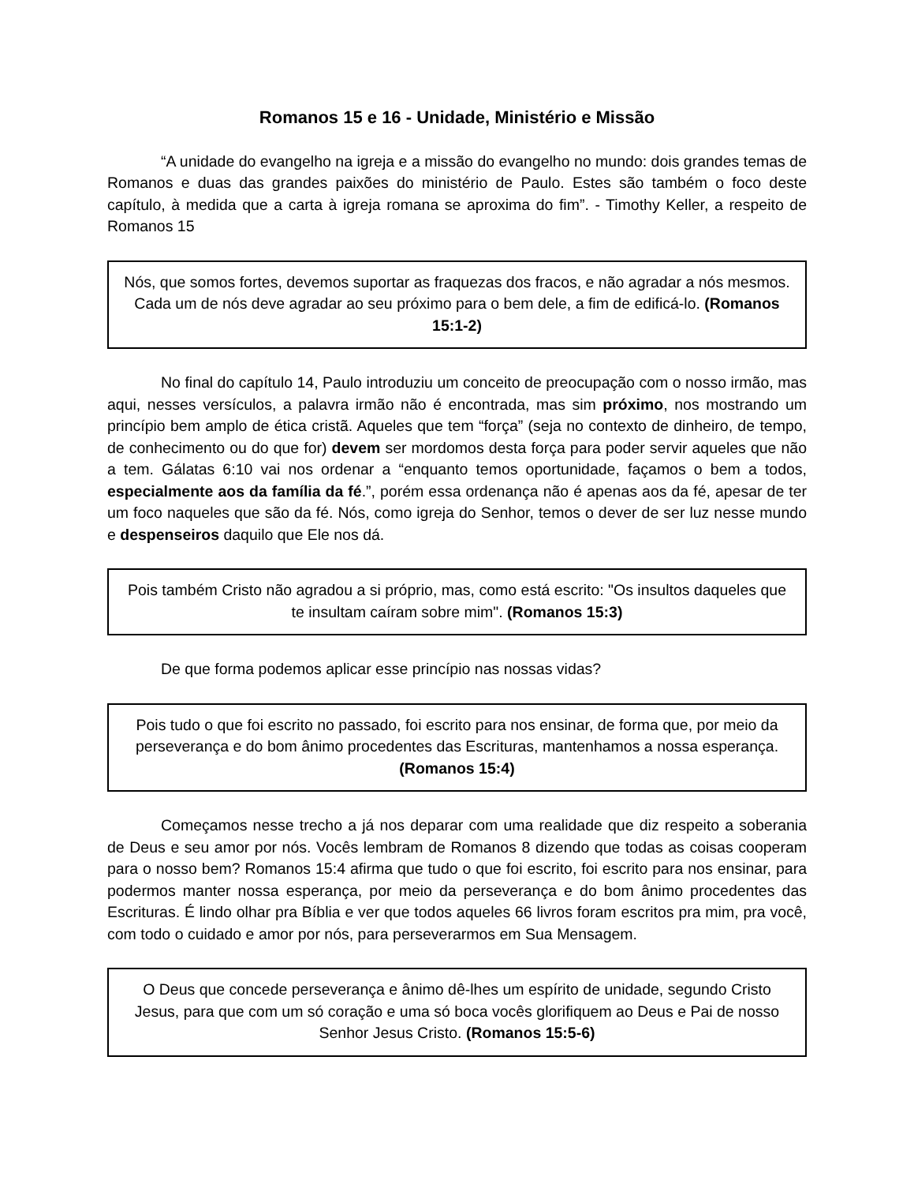Romanos 15 e 16 - Unidade, Ministério e Missão
“A unidade do evangelho na igreja e a missão do evangelho no mundo: dois grandes temas de Romanos e duas das grandes paixões do ministério de Paulo. Estes são também o foco deste capítulo, à medida que a carta à igreja romana se aproxima do fim”. - Timothy Keller, a respeito de Romanos 15
Nós, que somos fortes, devemos suportar as fraquezas dos fracos, e não agradar a nós mesmos. Cada um de nós deve agradar ao seu próximo para o bem dele, a fim de edificá-lo. (Romanos 15:1-2)
No final do capítulo 14, Paulo introduziu um conceito de preocupação com o nosso irmão, mas aqui, nesses versículos, a palavra irmão não é encontrada, mas sim próximo, nos mostrando um princípio bem amplo de ética cristã. Aqueles que tem “força” (seja no contexto de dinheiro, de tempo, de conhecimento ou do que for) devem ser mordomos desta força para poder servir aqueles que não a tem. Gálatas 6:10 vai nos ordenar a “enquanto temos oportunidade, façamos o bem a todos, especialmente aos da família da fé.”, porém essa ordenança não é apenas aos da fé, apesar de ter um foco naqueles que são da fé. Nós, como igreja do Senhor, temos o dever de ser luz nesse mundo e despenseiros daquilo que Ele nos dá.
Pois também Cristo não agradou a si próprio, mas, como está escrito: "Os insultos daqueles que te insultam caíram sobre mim". (Romanos 15:3)
De que forma podemos aplicar esse princípio nas nossas vidas?
Pois tudo o que foi escrito no passado, foi escrito para nos ensinar, de forma que, por meio da perseverança e do bom ânimo procedentes das Escrituras, mantenhamos a nossa esperança. (Romanos 15:4)
Começamos nesse trecho a já nos deparar com uma realidade que diz respeito a soberania de Deus e seu amor por nós. Vocês lembram de Romanos 8 dizendo que todas as coisas cooperam para o nosso bem? Romanos 15:4 afirma que tudo o que foi escrito, foi escrito para nos ensinar, para podermos manter nossa esperança, por meio da perseverança e do bom ânimo procedentes das Escrituras. É lindo olhar pra Bíblia e ver que todos aqueles 66 livros foram escritos pra mim, pra você, com todo o cuidado e amor por nós, para perseverarmos em Sua Mensagem.
O Deus que concede perseverança e ânimo dê-lhes um espírito de unidade, segundo Cristo Jesus, para que com um só coração e uma só boca vocês glorifiquem ao Deus e Pai de nosso Senhor Jesus Cristo. (Romanos 15:5-6)